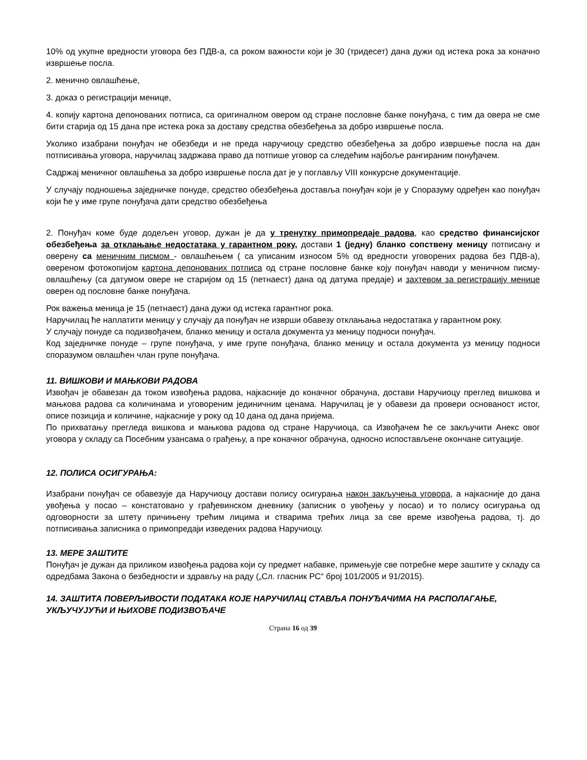10% од укупне вредности уговора без ПДВ-а, са роком важности који је 30 (тридесет) дана дужи од истека рока за коначно извршење посла.
2. менично овлашћење,
3. доказ о регистрацији менице,
4. копију картона депонованих потписа, са оригиналном овером од стране пословне банке понуђача, с тим да овера не сме бити старија од 15 дана пре истека рока за доставу средства обезбеђења за добро извршење посла.
Уколико изабрани понуђач не обезбеди и не преда наручиоцу средство обезбеђења за добро извршење посла на дан потписивања уговора, наручилац задржава право да потпише уговор са следећим најбоље рангираним понуђачем.
Садржај меничног овлашћења за добро извршење посла дат је у поглављу VIII конкурсне документације.
У случају подношења заједничке понуде, средство обезбеђења доставља понуђач који је у Споразуму одређен као понуђач који ће у име групе понуђача дати средство обезбеђења
2. Понуђач коме буде додељен уговор, дужан је да у тренутку примопредаје радова, као средство финансијског обезбеђења за отклањање недостатака у гарантном року, достави 1 (једну) бланко сопствену меницу потписану и оверену са меничним писмом - овлашћењем ( са уписаним износом 5% од вредности уговорених радова без ПДВ-а), овереном фотокопијом картона депонованих потписа од стране пословне банке коју понуђач наводи у меничном писму-овлашћењу (са датумом овере не старијом од 15 (петнаест) дана од датума предаје) и захтевом за регистрацију менице оверен од пословне банке понуђача.
Рок важења меница је 15 (петнаест) дана дужи од истека гарантног рока.
Наручилац ће наплатити меницу у случају да понуђач не изврши обавезу отклањања недостатака у гарантном року.
У случају понуде са подизвођачем, бланко меницу и остала документа уз меницу подноси понуђач.
Код заједничке понуде – групе понуђача, у име групе понуђача, бланко меницу и остала документа уз меницу подноси споразумом овлашћен члан групе понуђача.
11. ВИШКОВИ И МАЊКОВИ РАДОВА
Извођач је обавезан да током извођења радова, најкасније до коначног обрачуна, достави Наручиоцу преглед вишкова и мањкова радова са количинама и уговореним јединичним ценама. Наручилац је у обавези да провери основаност истог, описе позиција и количине, најкасније у року од 10 дана од дана пријема.
По прихватању прегледа вишкова и мањкова радова од стране Наручиоца, са Извођачем ће се закључити Анекс овог уговора у складу са Посебним узансама о грађењу, а пре коначног обрачуна, односно испостављене окончане ситуације.
12. ПОЛИСА ОСИГУРАЊА:
Изабрани понуђач се обавезује да Наручиоцу достави полису осигурања након закључења уговора, а најкасније до дана увођења у посао – констатовано у грађевинском дневнику (записник о увођењу у посао) и то полису осигурања од одговорности за штету причињену трећим лицима и стварима трећих лица за све време извођења радова, тј. до потписивања записника о примопредаји изведених радова Наручиоцу.
13. МЕРЕ ЗАШТИТЕ
Понуђач је дужан да приликом извођења радова који су предмет набавке, примењује све потребне мере заштите у складу са одредбама Закона о безбедности и здрављу на раду („Сл. гласник РС“ број 101/2005 и 91/2015).
14. ЗАШТИТА ПОВЕРЉИВОСТИ ПОДАТАКА КОЈЕ НАРУЧИЛАЦ СТАВЉА ПОНУЂАЧИМА НА РАСПОЛАГАЊЕ, УКЉУЧУЈУЋИ И ЊИХОВЕ ПОДИЗВОЂАЧЕ
Страна 16 од 39